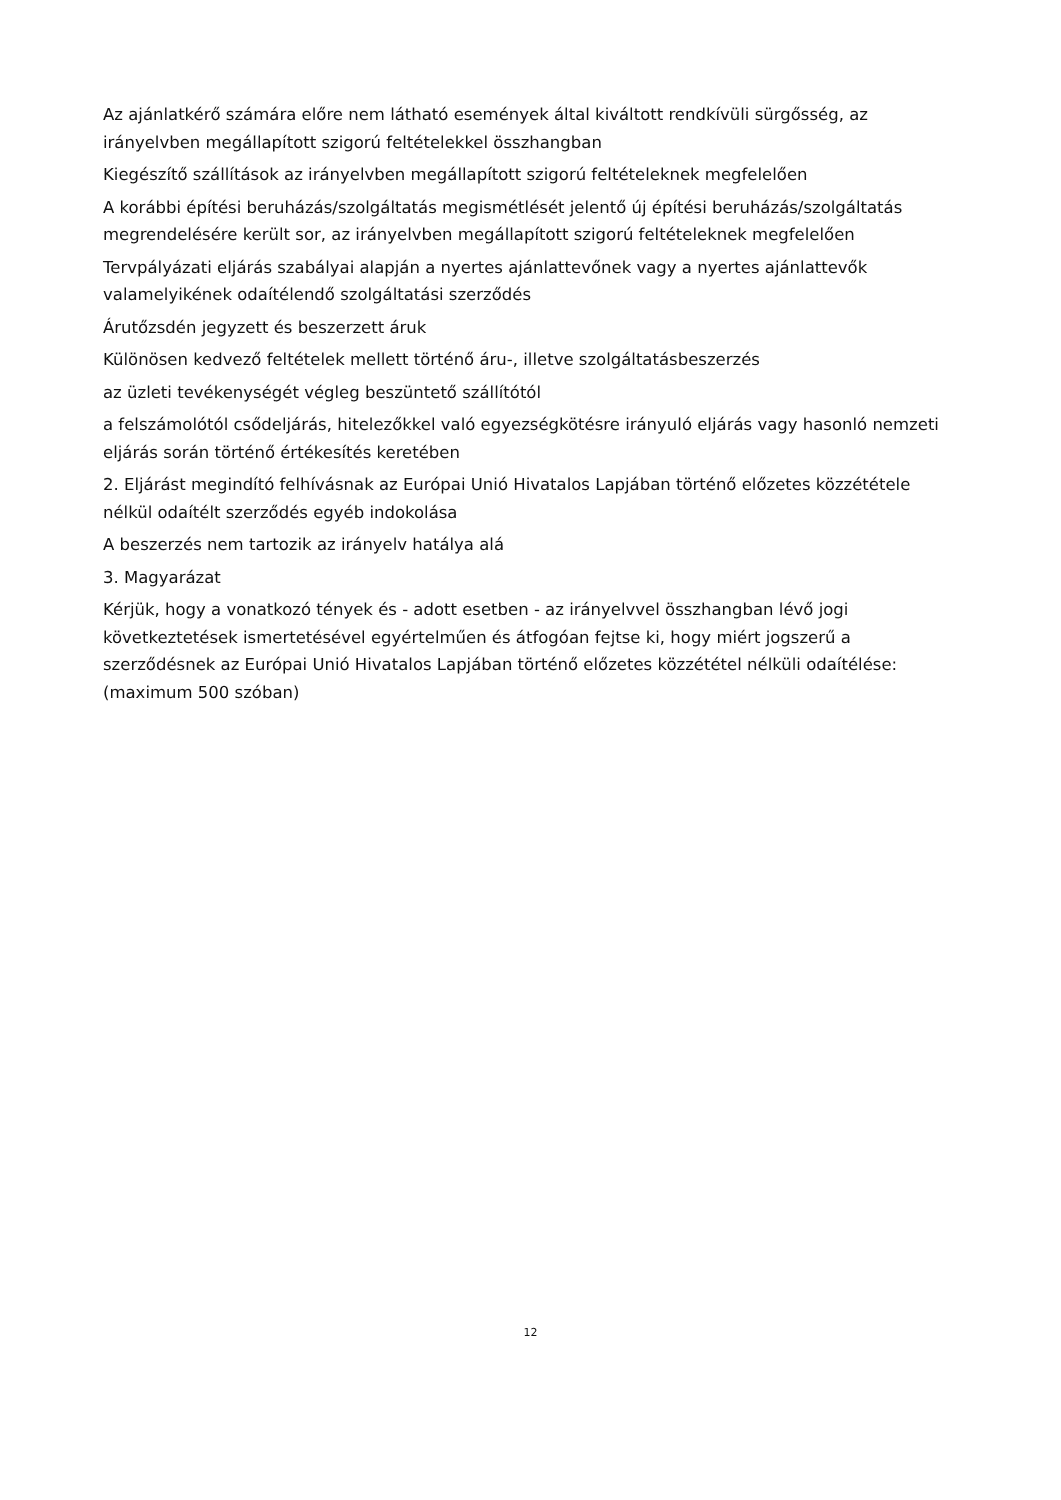Az ajánlatkérő számára előre nem látható események által kiváltott rendkívüli sürgősség, az irányelvben megállapított szigorú feltételekkel összhangban
Kiegészítő szállítások az irányelvben megállapított szigorú feltételeknek megfelelően
A korábbi építési beruházás/szolgáltatás megismétlését jelentő új építési beruházás/szolgáltatás megrendelésére került sor, az irányelvben megállapított szigorú feltételeknek megfelelően
Tervpályázati eljárás szabályai alapján a nyertes ajánlattevőnek vagy a nyertes ajánlattevők valamelyikének odaítélendő szolgáltatási szerződés
Árutőzsdén jegyzett és beszerzett áruk
Különösen kedvező feltételek mellett történő áru-, illetve szolgáltatásbeszerzés
az üzleti tevékenységét végleg beszüntető szállítótól
a felszámolótól csődeljárás, hitelezőkkel való egyezségkötésre irányuló eljárás vagy hasonló nemzeti eljárás során történő értékesítés keretében
2. Eljárást megindító felhívásnak az Európai Unió Hivatalos Lapjában történő előzetes közzététele nélkül odaítélt szerződés egyéb indokolása
A beszerzés nem tartozik az irányelv hatálya alá
3. Magyarázat
Kérjük, hogy a vonatkozó tények és - adott esetben - az irányelvvel összhangban lévő jogi következtetések ismertetésével egyértelműen és átfogóan fejtse ki, hogy miért jogszerű a szerződésnek az Európai Unió Hivatalos Lapjában történő előzetes közzététel nélküli odaítélése: (maximum 500 szóban)
12